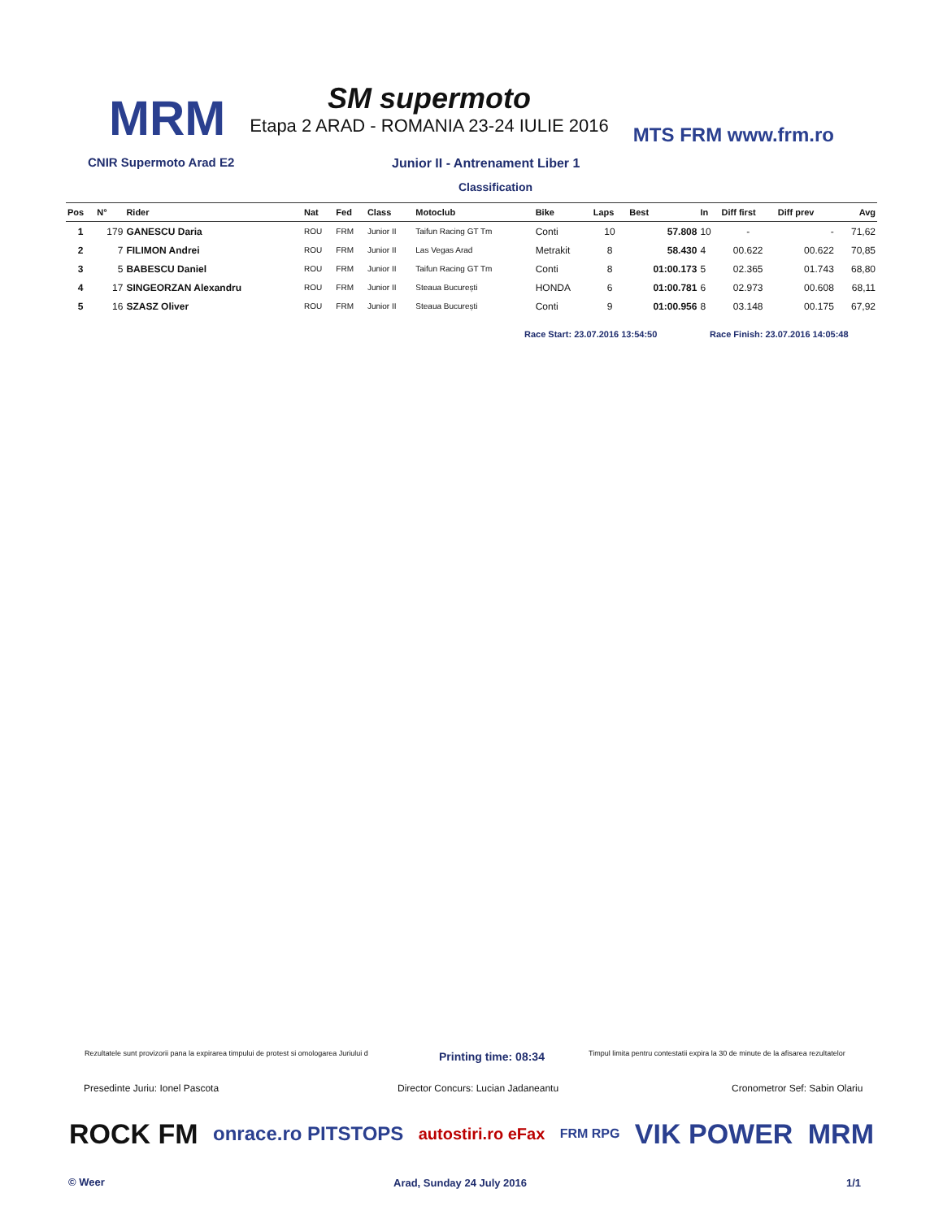MRM
SM supermoto
Etapa 2 ARAD - ROMANIA 23-24 IULIE 2016
MTS FRM www.frm.ro
CNIR Supermoto Arad E2
Junior II - Antrenament Liber 1
Classification
| Pos | N° | Rider | Nat | Fed | Class | Motoclub | Bike | Laps | Best | In | Diff first | Diff prev | Avg |
| --- | --- | --- | --- | --- | --- | --- | --- | --- | --- | --- | --- | --- | --- |
| 1 | 179 | GANESCU Daria | ROU | FRM | Junior II | Taifun Racing GT Tm | Conti | 10 | 57.808 | 10 | - | - | 71,62 |
| 2 | 7 | FILIMON Andrei | ROU | FRM | Junior II | Las Vegas Arad | Metrakit | 8 | 58.430 | 4 | 00.622 | 00.622 | 70,85 |
| 3 | 5 | BABESCU Daniel | ROU | FRM | Junior II | Taifun Racing GT Tm | Conti | 8 | 01:00.173 | 5 | 02.365 | 01.743 | 68,80 |
| 4 | 17 | SINGEORZAN Alexandru | ROU | FRM | Junior II | Steaua București | HONDA | 6 | 01:00.781 | 6 | 02.973 | 00.608 | 68,11 |
| 5 | 16 | SZASZ Oliver | ROU | FRM | Junior II | Steaua București | Conti | 9 | 01:00.956 | 8 | 03.148 | 00.175 | 67,92 |
Race Start: 23.07.2016 13:54:50
Race Finish: 23.07.2016 14:05:48
Rezultatele sunt provizorii pana la expirarea timpului de protest si omologarea Juriului d
Printing time: 08:34
Timpul limita pentru contestatii expira la 30 de minute de la afisarea rezultatelor
Presedinte Juriu: Ionel Pascota
Director Concurs: Lucian Jadaneantu
Cronometror Sef: Sabin Olariu
ROCK FM onrace.ro PITSTOPS autostiri.ro eFax FRM RPG VIK POWER MRM
© Weer Arad, Sunday 24 July 2016 1/1